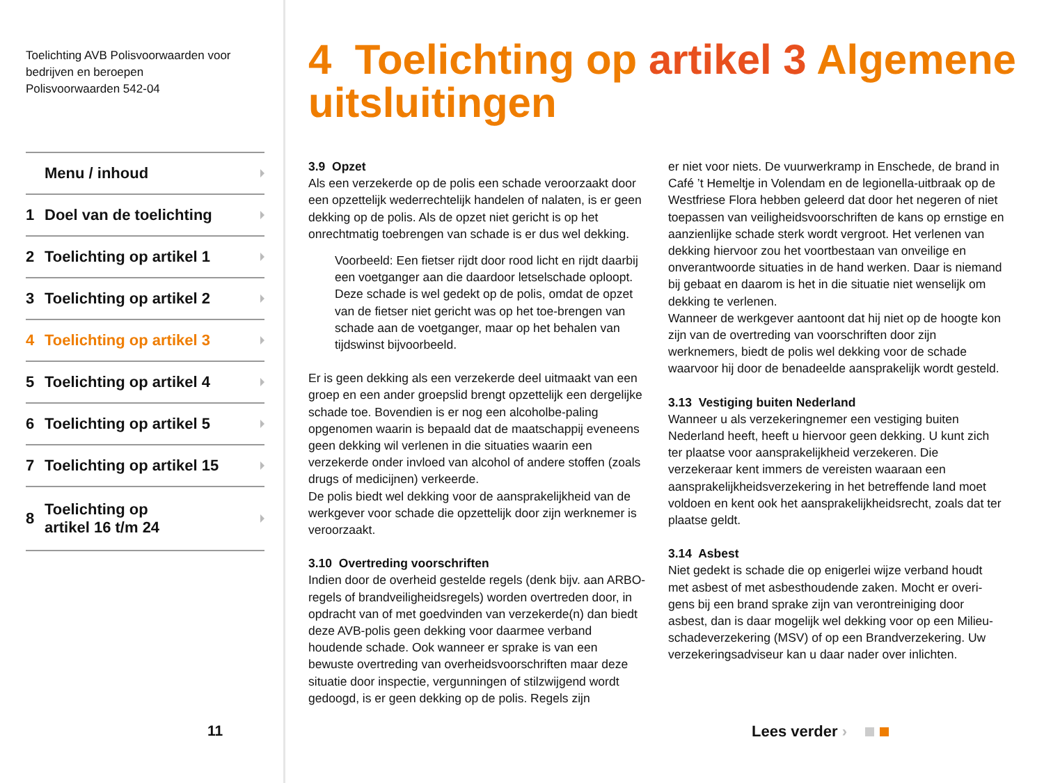Toelichting AVB Polisvoorwaarden voor
bedrijven en beroepen
Polisvoorwaarden 542-04
Menu / inhoud
1 Doel van de toelichting
2 Toelichting op artikel 1
3 Toelichting op artikel 2
4 Toelichting op artikel 3
5 Toelichting op artikel 4
6 Toelichting op artikel 5
7 Toelichting op artikel 15
8 Toelichting op
artikel 16 t/m 24
11
4 Toelichting op artikel 3 Algemene uitsluitingen
3.9 Opzet
Als een verzekerde op de polis een schade veroorzaakt door een opzettelijk wederrechtelijk handelen of nalaten, is er geen dekking op de polis. Als de opzet niet gericht is op het onrechtmatig toebrengen van schade is er dus wel dekking.
Voorbeeld: Een fietser rijdt door rood licht en rijdt daarbij een voetganger aan die daardoor letselschade oploopt. Deze schade is wel gedekt op de polis, omdat de opzet van de fietser niet gericht was op het toe-brengen van schade aan de voetganger, maar op het behalen van tijdswinst bijvoorbeeld.
Er is geen dekking als een verzekerde deel uitmaakt van een groep en een ander groepslid brengt opzettelijk een dergelijke schade toe. Bovendien is er nog een alcoholbe-paling opgenomen waarin is bepaald dat de maatschappij eveneens geen dekking wil verlenen in die situaties waarin een verzekerde onder invloed van alcohol of andere stoffen (zoals drugs of medicijnen) verkeerde.
De polis biedt wel dekking voor de aansprakelijkheid van de werkgever voor schade die opzettelijk door zijn werknemer is veroorzaakt.
3.10 Overtreding voorschriften
Indien door de overheid gestelde regels (denk bijv. aan ARBO-regels of brandveiligheidsregels) worden overtreden door, in opdracht van of met goedvinden van verzekerde(n) dan biedt deze AVB-polis geen dekking voor daarmee verband houdende schade. Ook wanneer er sprake is van een bewuste overtreding van overheidsvoorschriften maar deze situatie door inspectie, vergunningen of stilzwijgend wordt gedoogd, is er geen dekking op de polis. Regels zijn
er niet voor niets. De vuurwerkramp in Enschede, de brand in Café ’t Hemeltje in Volendam en de legionella-uitbraak op de Westfriese Flora hebben geleerd dat door het negeren of niet toepassen van veiligheidsvoorschriften de kans op ernstige en aanzienlijke schade sterk wordt vergroot. Het verlenen van dekking hiervoor zou het voortbestaan van onveilige en onverantwoorde situaties in de hand werken. Daar is niemand bij gebaat en daarom is het in die situatie niet wenselijk om dekking te verlenen.
Wanneer de werkgever aantoont dat hij niet op de hoogte kon zijn van de overtreding van voorschriften door zijn werknemers, biedt de polis wel dekking voor de schade waarvoor hij door de benadeelde aansprakelijk wordt gesteld.
3.13 Vestiging buiten Nederland
Wanneer u als verzekeringnemer een vestiging buiten Nederland heeft, heeft u hiervoor geen dekking. U kunt zich ter plaatse voor aansprakelijkheid verzekeren. Die verzekeraar kent immers de vereisten waaraan een aansprakelijkheidsverzekering in het betreffende land moet voldoen en kent ook het aansprakelijkheidsrecht, zoals dat ter plaatse geldt.
3.14 Asbest
Niet gedekt is schade die op enigerlei wijze verband houdt met asbest of met asbesthoudende zaken. Mocht er overi-gens bij een brand sprake zijn van verontreiniging door asbest, dan is daar mogelijk wel dekking voor op een Milieu-schadeverzekering (MSV) of op een Brandverzekering. Uw verzekeringsadviseur kan u daar nader over inlichten.
Lees verder ›